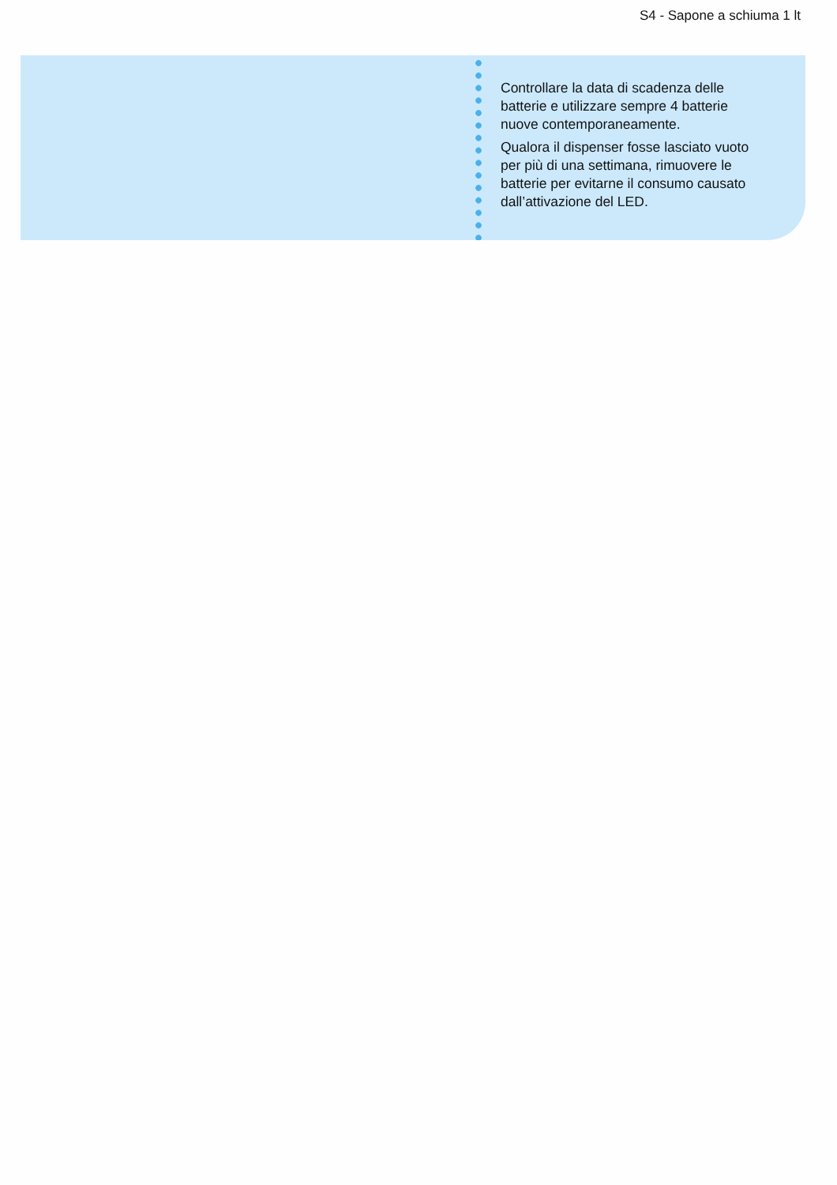S4 - Sapone a schiuma 1 lt
Controllare la data di scadenza delle batterie e utilizzare sempre 4 batterie nuove contemporaneamente.
Qualora il dispenser fosse lasciato vuoto per più di una settimana, rimuovere le batterie per evitarne il consumo causato dall’attivazione del LED.